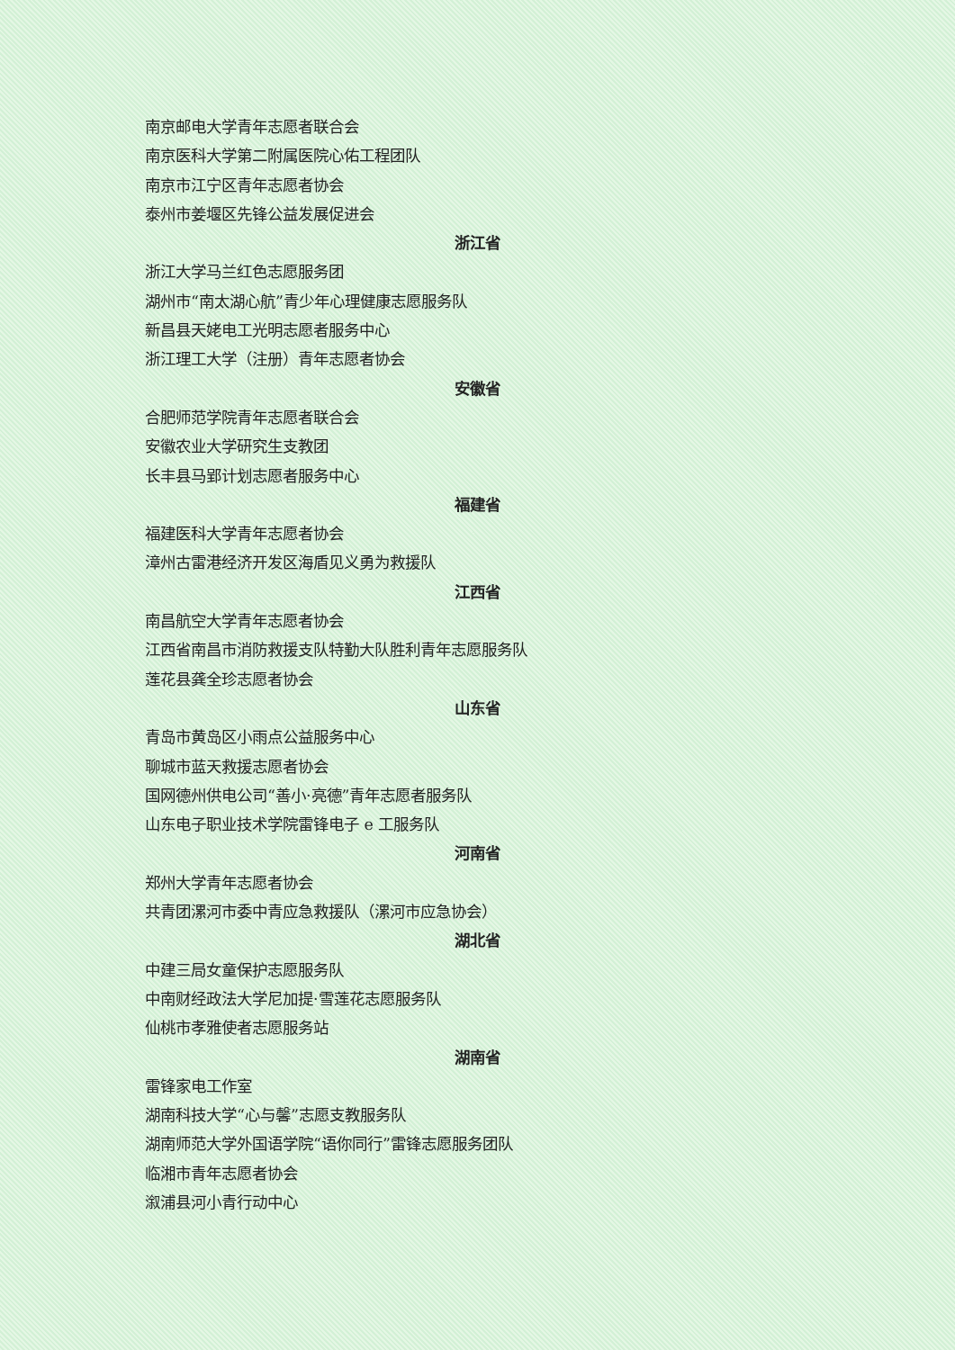南京邮电大学青年志愿者联合会
南京医科大学第二附属医院心佑工程团队
南京市江宁区青年志愿者协会
泰州市姜堰区先锋公益发展促进会
浙江省
浙江大学马兰红色志愿服务团
湖州市“南太湖心航”青少年心理健康志愿服务队
新昌县天姥电工光明志愿者服务中心
浙江理工大学（注册）青年志愿者协会
安徽省
合肥师范学院青年志愿者联合会
安徽农业大学研究生支教团
长丰县马郢计划志愿者服务中心
福建省
福建医科大学青年志愿者协会
漳州古雷港经济开发区海盾见义勇为救援队
江西省
南昌航空大学青年志愿者协会
江西省南昌市消防救援支队特勤大队胜利青年志愿服务队
莲花县龚全珍志愿者协会
山东省
青岛市黄岛区小雨点公益服务中心
聊城市蓝天救援志愿者协会
国网德州供电公司“善小·亮德”青年志愿者服务队
山东电子职业技术学院雷锋电子 e 工服务队
河南省
郑州大学青年志愿者协会
共青团漯河市委中青应急救援队（漯河市应急协会）
湖北省
中建三局女童保护志愿服务队
中南财经政法大学尼加提·雪莲花志愿服务队
仙桃市孝雅使者志愿服务站
湖南省
雷锋家电工作室
湖南科技大学“心与馨”志愿支教服务队
湖南师范大学外国语学院“语你同行”雷锋志愿服务团队
临湘市青年志愿者协会
溆浦县河小青行动中心